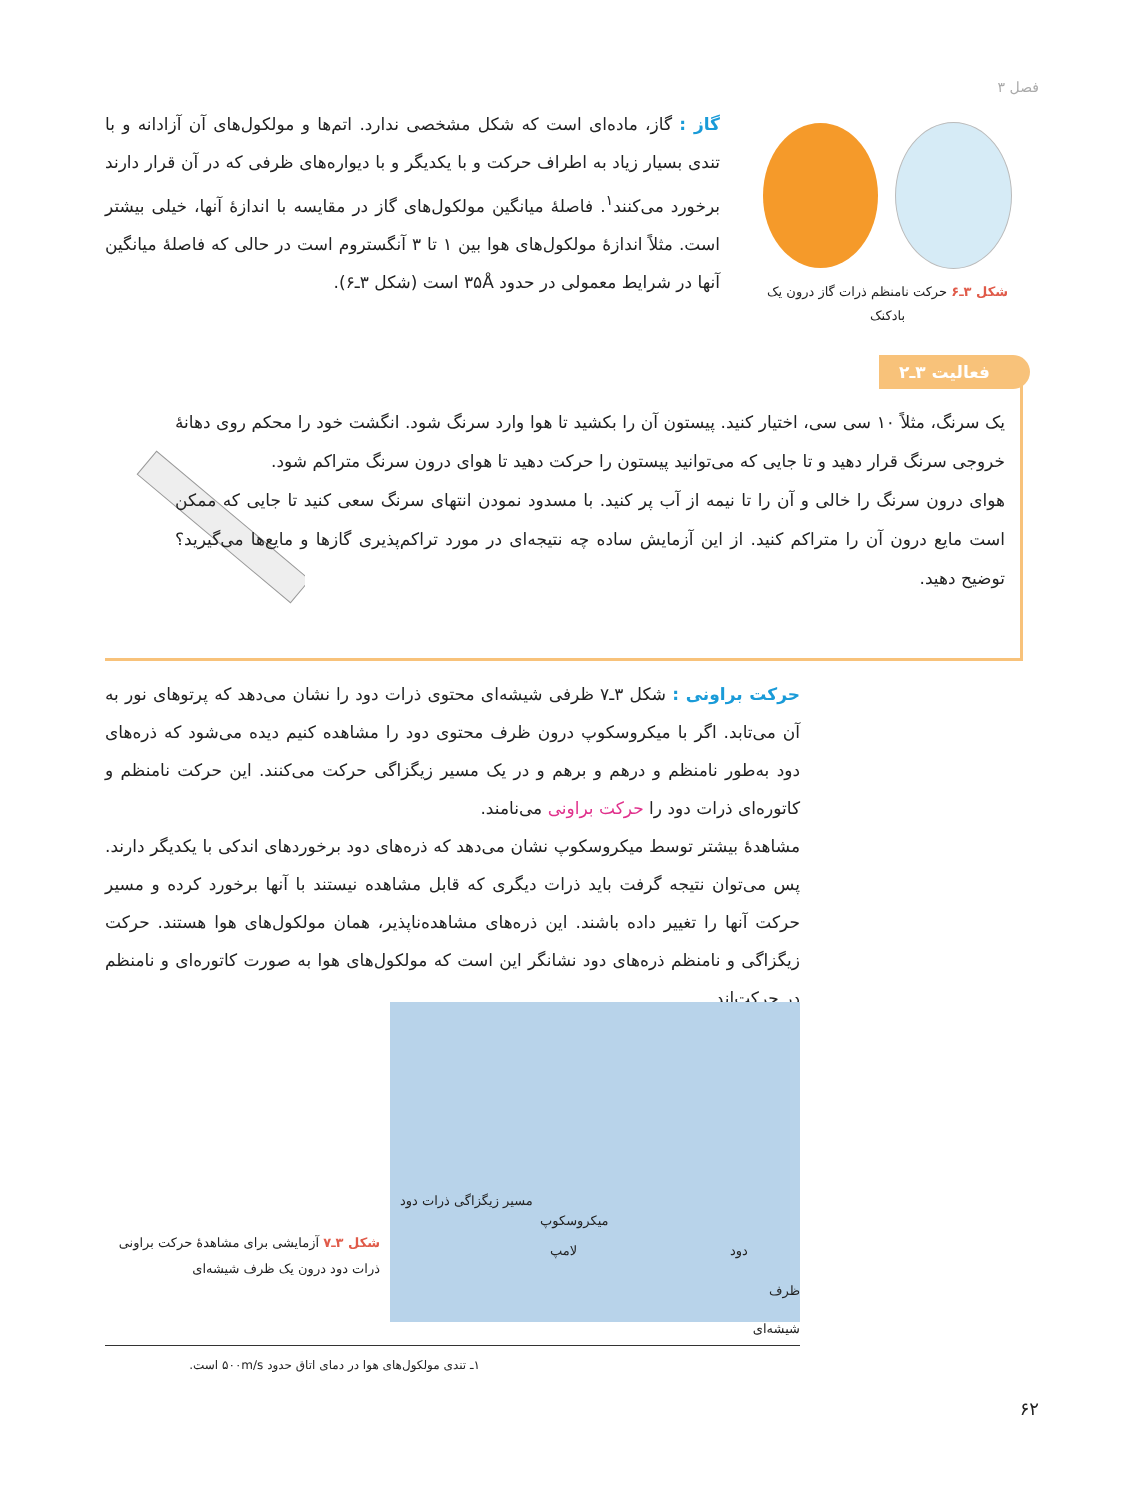فصل ۳
گاز : گاز، ماده‌ای است که شکل مشخصی ندارد. اتم‌ها و مولکول‌های آن آزادانه و با تندی بسیار زیاد به اطراف حرکت و با یکدیگر و با دیواره‌های ظرفی که در آن قرار دارند برخورد می‌کنند<sup>۱</sup>. فاصلهٔ میانگین مولکول‌های گاز در مقایسه با اندازهٔ آنها، خیلی بیشتر است. مثلاً اندازهٔ مولکول‌های هوا بین ۱ تا ۳ آنگستروم است در حالی که فاصلهٔ میانگین آنها در شرایط معمولی در حدود ۳۵Å است (شکل ۳ـ۶).
شکل ۳ـ۶ حرکت نامنظم ذرات گاز درون یک بادکنک
فعالیت ۳ـ۲
یک سرنگ، مثلاً ۱۰ سی سی، اختیار کنید. پیستون آن را بکشید تا هوا وارد سرنگ شود. انگشت خود را محکم روی دهانهٔ خروجی سرنگ قرار دهید و تا جایی که می‌توانید پیستون را حرکت دهید تا هوای درون سرنگ متراکم شود.
هوای درون سرنگ را خالی و آن را تا نیمه از آب پر کنید. با مسدود نمودن انتهای سرنگ سعی کنید تا جایی که ممکن است مایع درون آن را متراکم کنید. از این آزمایش ساده چه نتیجه‌ای در مورد تراکم‌پذیری گازها و مایع‌ها می‌گیرید؟ توضیح دهید.
حرکت براونی : شکل ۳ـ۷ ظرفی شیشه‌ای محتوی ذرات دود را نشان می‌دهد که پرتوهای نور به آن می‌تابد. اگر با میکروسکوپ درون ظرف محتوی دود را مشاهده کنیم دیده می‌شود که ذره‌های دود به‌طور نامنظم و درهم و برهم و در یک مسیر زیگزاگی حرکت می‌کنند. این حرکت نامنظم و کاتوره‌ای ذرات دود را حرکت براونی می‌نامند.
مشاهدهٔ بیشتر توسط میکروسکوپ نشان می‌دهد که ذره‌های دود برخوردهای اندکی با یکدیگر دارند. پس می‌توان نتیجه گرفت باید ذرات دیگری که قابل مشاهده نیستند با آنها برخورد کرده و مسیر حرکت آنها را تغییر داده باشند. این ذره‌های مشاهده‌ناپذیر، همان مولکول‌های هوا هستند. حرکت زیگزاگی و نامنظم ذره‌های دود نشانگر این است که مولکول‌های هوا به صورت کاتوره‌ای و نامنظم در حرکت‌اند.
مسیر زیگزاگی ذرات دود
میکروسکوپ
لامپ دود
ظرف شیشه‌ای
شکل ۳ـ۷ آزمایشی برای مشاهدهٔ حرکت براونی ذرات دود درون یک ظرف شیشه‌ای
۱ـ تندی مولکول‌های هوا در دمای اتاق حدود ۵۰۰m/s است.
۶۲